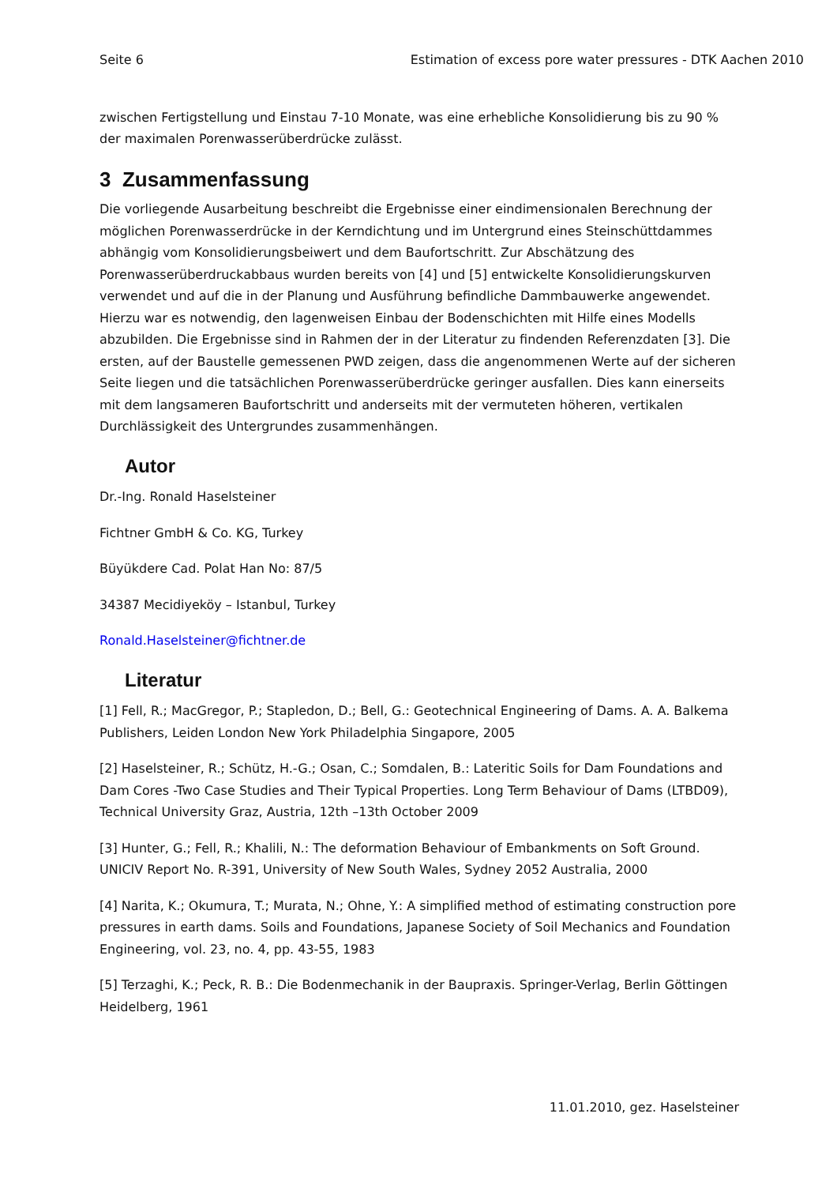Seite 6 Estimation of excess pore water pressures - DTK Aachen 2010
zwischen Fertigstellung und Einstau 7-10 Monate, was eine erhebliche Konsolidierung bis zu 90 % der maximalen Porenwasserüberdrücke zulässt.
3 Zusammenfassung
Die vorliegende Ausarbeitung beschreibt die Ergebnisse einer eindimensionalen Berechnung der möglichen Porenwasserdrücke in der Kerndichtung und im Untergrund eines Steinschüttdammes abhängig vom Konsolidierungsbeiwert und dem Baufortschritt. Zur Abschätzung des Porenwasserüberdruckabbaus wurden bereits von [4] und [5] entwickelte Konsolidierungskurven verwendet und auf die in der Planung und Ausführung befindliche Dammbauwerke angewendet. Hierzu war es notwendig, den lagenweisen Einbau der Bodenschichten mit Hilfe eines Modells abzubilden. Die Ergebnisse sind in Rahmen der in der Literatur zu findenden Referenzdaten [3]. Die ersten, auf der Baustelle gemessenen PWD zeigen, dass die angenommenen Werte auf der sicheren Seite liegen und die tatsächlichen Porenwasserüberdrücke geringer ausfallen. Dies kann einerseits mit dem langsameren Baufortschritt und anderseits mit der vermuteten höheren, vertikalen Durchlässigkeit des Untergrundes zusammenhängen.
Autor
Dr.-Ing. Ronald Haselsteiner
Fichtner GmbH & Co. KG, Turkey
Büyükdere Cad. Polat Han No: 87/5
34387 Mecidiyeköy – Istanbul, Turkey
Ronald.Haselsteiner@fichtner.de
Literatur
[1] Fell, R.; MacGregor, P.; Stapledon, D.; Bell, G.: Geotechnical Engineering of Dams. A. A. Balkema Publishers, Leiden London New York Philadelphia Singapore, 2005
[2] Haselsteiner, R.; Schütz, H.-G.; Osan, C.; Somdalen, B.: Lateritic Soils for Dam Foundations and Dam Cores -Two Case Studies and Their Typical Properties. Long Term Behaviour of Dams (LTBD09), Technical University Graz, Austria, 12th –13th October 2009
[3] Hunter, G.; Fell, R.; Khalili, N.: The deformation Behaviour of Embankments on Soft Ground. UNICIV Report No. R-391, University of New South Wales, Sydney 2052 Australia, 2000
[4] Narita, K.; Okumura, T.; Murata, N.; Ohne, Y.: A simplified method of estimating construction pore pressures in earth dams. Soils and Foundations, Japanese Society of Soil Mechanics and Foundation Engineering, vol. 23, no. 4, pp. 43-55, 1983
[5] Terzaghi, K.; Peck, R. B.: Die Bodenmechanik in der Baupraxis. Springer-Verlag, Berlin Göttingen Heidelberg, 1961
11.01.2010, gez. Haselsteiner